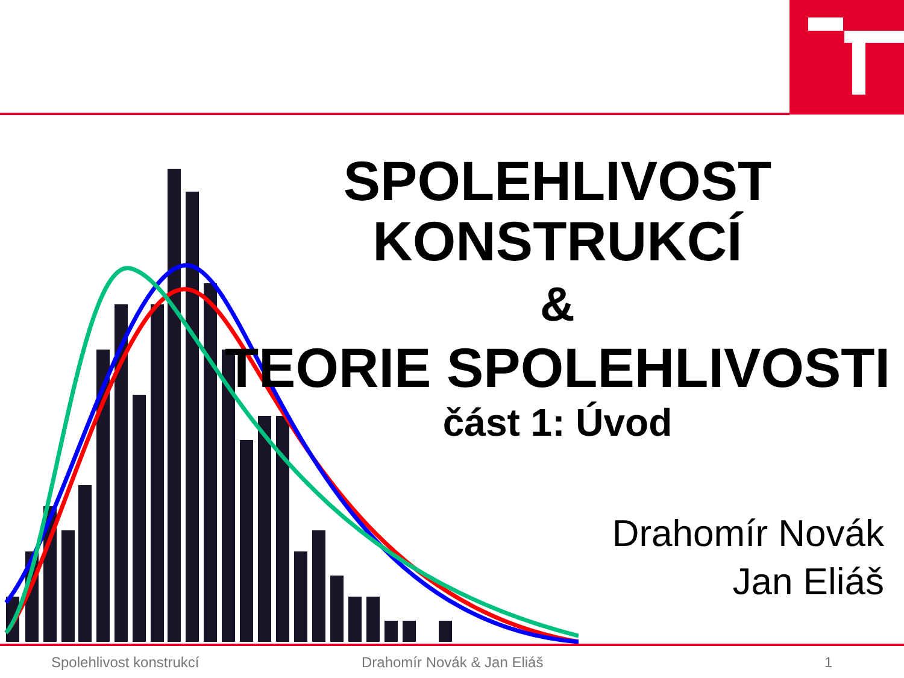SPOLEHLIVOST KONSTRUKCÍ
&
TEORIE SPOLEHLIVOSTI
část 1: Úvod
Drahomír Novák
Jan Eliáš
Spolehlivost konstrukcí Drahomír Novák & Jan Eliáš 1